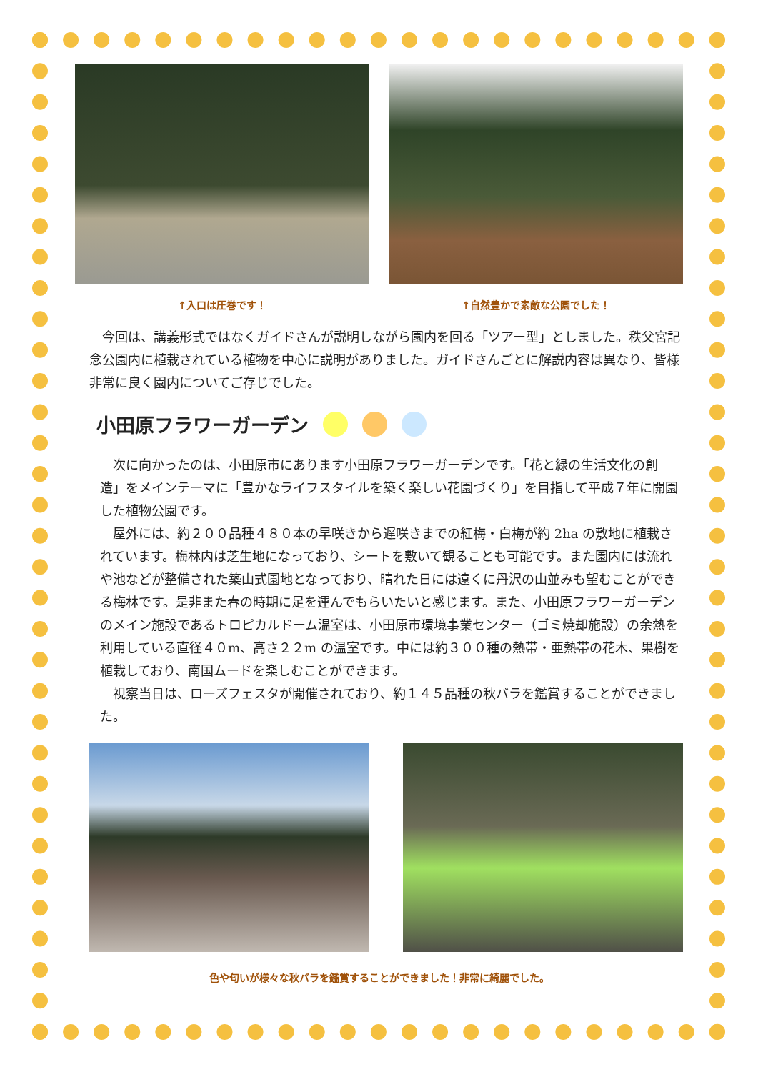↑入口は圧巻です！ ↑自然豊かで素敵な公園でした！
今回は、講義形式ではなくガイドさんが説明しながら園内を回る「ツアー型」としました。秩父宮記念公園内に植栽されている植物を中心に説明がありました。ガイドさんごとに解説内容は異なり、皆様非常に良く園内についてご存じでした。
小田原フラワーガーデン
次に向かったのは、小田原市にあります小田原フラワーガーデンです。「花と緑の生活文化の創造」をメインテーマに「豊かなライフスタイルを築く楽しい花園づくり」を目指して平成７年に開園した植物公園です。
屋外には、約２００品種４８０本の早咲きから遅咲きまでの紅梅・白梅が約 2ha の敷地に植栽されています。梅林内は芝生地になっており、シートを敷いて観ることも可能です。また園内には流れや池などが整備された築山式園地となっており、晴れた日には遠くに丹沢の山並みも望むことができる梅林です。是非また春の時期に足を運んでもらいたいと感じます。また、小田原フラワーガーデンのメイン施設であるトロピカルドーム温室は、小田原市環境事業センター（ゴミ焼却施設）の余熱を利用している直径４０m、高さ２２m の温室です。中には約３００種の熱帯・亜熱帯の花木、果樹を植栽しており、南国ムードを楽しむことができます。
視察当日は、ローズフェスタが開催されており、約１４５品種の秋バラを鑑賞することができました。
色や匂いが様々な秋バラを鑑賞することができました！非常に綺麗でした。